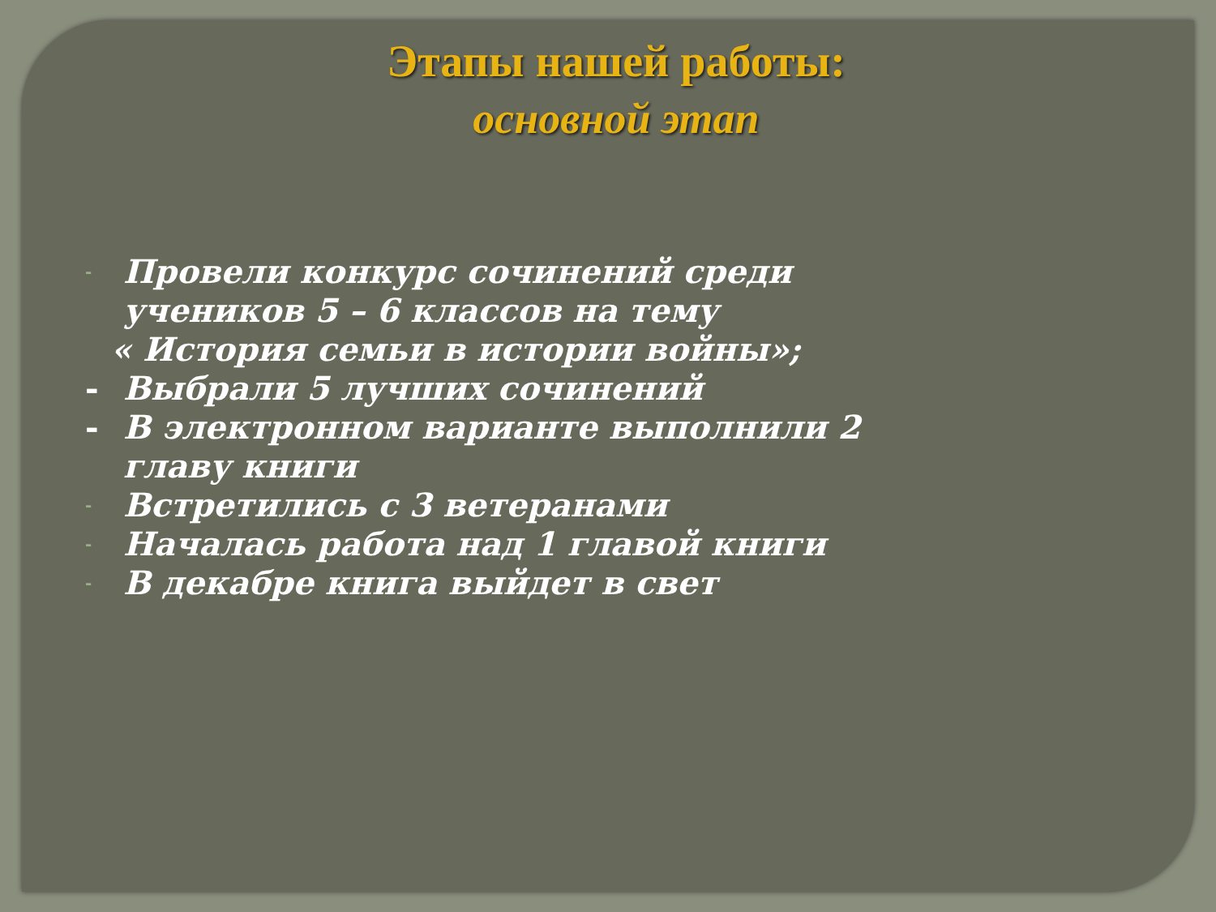Этапы нашей работы:
основной этап
- Провели конкурс сочинений среди
учеников 5 – 6 классов на тему
« История семьи в истории войны»;
- Выбрали 5 лучших сочинений
- В электронном варианте выполнили 2
главу книги
- Встретились с 3 ветеранами
- Началась работа над 1 главой книги
- В декабре книга выйдет в свет